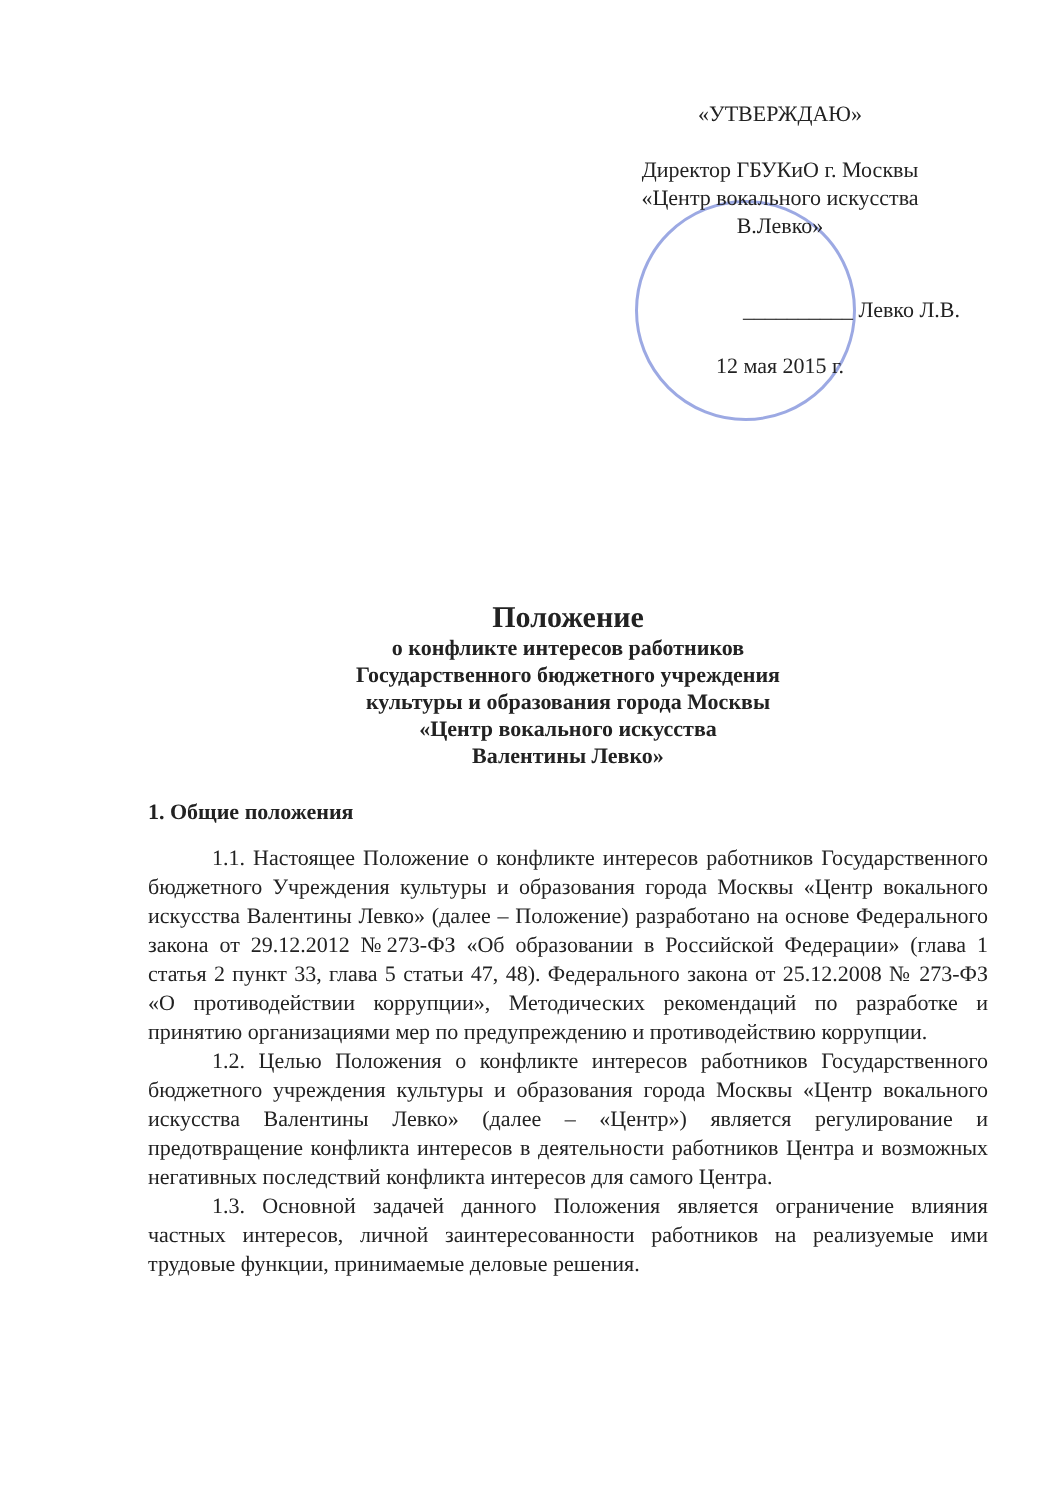«УТВЕРЖДАЮ»
Директор ГБУКиО г. Москвы
«Центр вокального искусства
В.Левко»
__________ Левко Л.В.
12 мая 2015 г.
Положение
о конфликте интересов работников
Государственного бюджетного учреждения
культуры и образования города Москвы
«Центр вокального искусства
Валентины Левко»
1. Общие положения
1.1. Настоящее Положение о конфликте интересов работников Государственного бюджетного Учреждения культуры и образования города Москвы «Центр вокального искусства Валентины Левко» (далее – Положение) разработано на основе Федерального закона от 29.12.2012 №273-ФЗ «Об образовании в Российской Федерации» (глава 1 статья 2 пункт 33, глава 5 статьи 47, 48). Федерального закона от 25.12.2008 № 273-ФЗ «О противодействии коррупции», Методических рекомендаций по разработке и принятию организациями мер по предупреждению и противодействию коррупции.
1.2. Целью Положения о конфликте интересов работников Государственного бюджетного учреждения культуры и образования города Москвы «Центр вокального искусства Валентины Левко» (далее – «Центр») является регулирование и предотвращение конфликта интересов в деятельности работников Центра и возможных негативных последствий конфликта интересов для самого Центра.
1.3. Основной задачей данного Положения является ограничение влияния частных интересов, личной заинтересованности работников на реализуемые ими трудовые функции, принимаемые деловые решения.